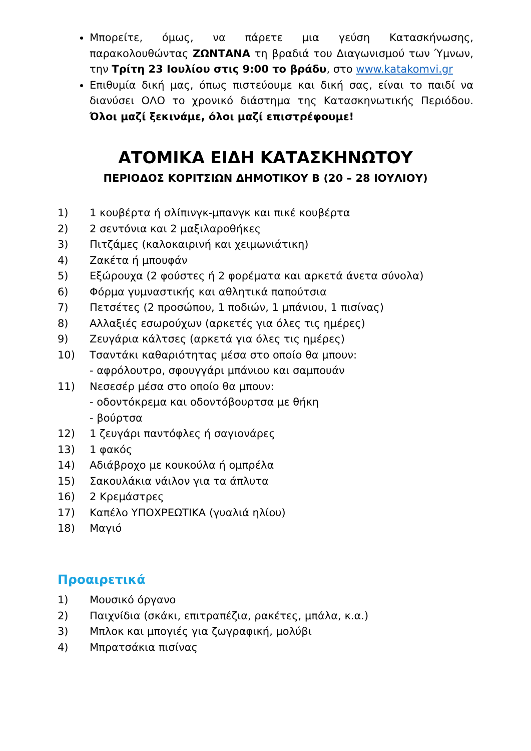Μπορείτε, όμως, να πάρετε μια γεύση Κατασκήνωσης, παρακολουθώντας ΖΩΝΤΑΝΑ τη βραδιά του Διαγωνισμού των Ύμνων, την Τρίτη 23 Ιουλίου στις 9:00 το βράδυ, στο www.katakomvi.gr
Επιθυμία δική μας, όπως πιστεύουμε και δική σας, είναι το παιδί να διανύσει ΟΛΟ το χρονικό διάστημα της Κατασκηνωτικής Περιόδου. Όλοι μαζί ξεκινάμε, όλοι μαζί επιστρέφουμε!
ΑΤΟΜΙΚΑ ΕΙΔΗ ΚΑΤΑΣΚΗΝΩΤΟΥ
ΠΕΡΙΟΔΟΣ ΚΟΡΙΤΣΙΩΝ ΔΗΜΟΤΙΚΟΥ Β (20 – 28 ΙΟΥΛΙΟΥ)
1) 1 κουβέρτα ή σλίπινγκ-μπανγκ και πικέ κουβέρτα
2) 2 σεντόνια και 2 μαξιλαροθήκες
3) Πιτζάμες (καλοκαιρινή και χειμωνιάτικη)
4) Ζακέτα ή μπουφάν
5) Εξώρουχα (2 φούστες ή 2 φορέματα και αρκετά άνετα σύνολα)
6) Φόρμα γυμναστικής και αθλητικά παπούτσια
7) Πετσέτες (2 προσώπου, 1 ποδιών, 1 μπάνιου, 1 πισίνας)
8) Αλλαξιές εσωρούχων (αρκετές για όλες τις ημέρες)
9) Ζευγάρια κάλτσες (αρκετά για όλες τις ημέρες)
10) Τσαντάκι καθαριότητας μέσα στο οποίο θα μπουν:
- αφρόλουτρο, σφουγγάρι μπάνιου και σαμπουάν
11) Νεσεσέρ μέσα στο οποίο θα μπουν:
- οδοντόκρεμα και οδοντόβουρτσα με θήκη
- βούρτσα
12) 1 ζευγάρι παντόφλες ή σαγιονάρες
13) 1 φακός
14) Αδιάβροχο με κουκούλα ή ομπρέλα
15) Σακουλάκια νάιλον για τα άπλυτα
16) 2 Κρεμάστρες
17) Καπέλο ΥΠΟΧΡΕΩΤΙΚΑ (γυαλιά ηλίου)
18) Μαγιό
Προαιρετικά
1) Μουσικό όργανο
2) Παιχνίδια (σκάκι, επιτραπέζια, ρακέτες, μπάλα, κ.α.)
3) Μπλοκ και μπογιές για ζωγραφική, μολύβι
4) Μπρατσάκια πισίνας